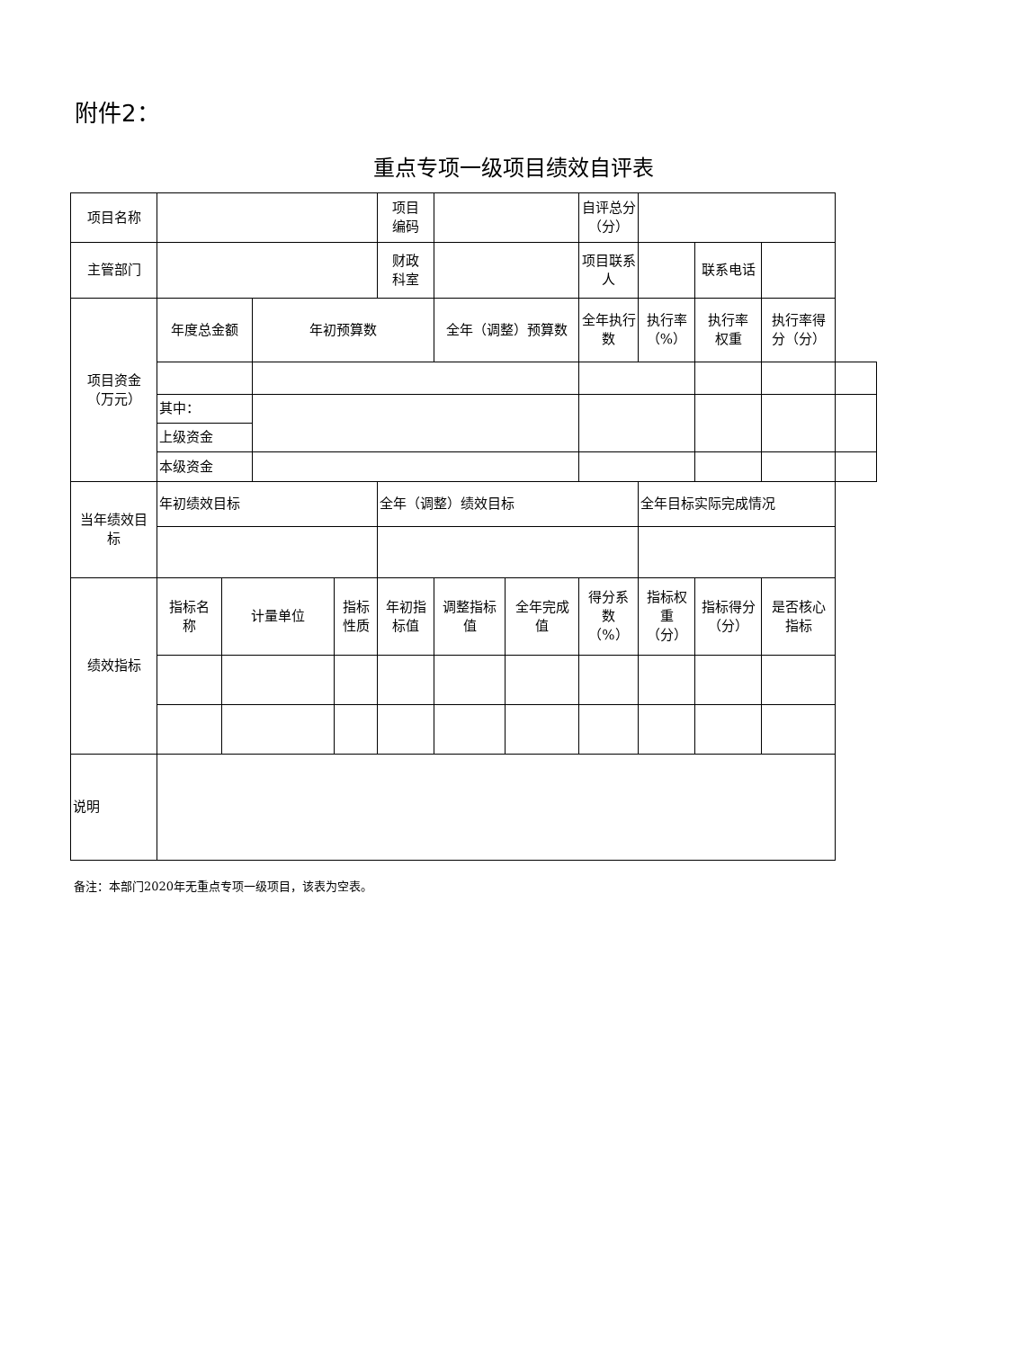附件2：
重点专项一级项目绩效自评表
| 项目名称 | | | | | 项目 编码 | | | 自评总分 （分） | | | | |
| 主管部门 | | | | | 财政 科室 | | | 项目联系 人 | | 联系电话 | | |
| 项目资金 （万元） | 年度总金额 | | 年初预算数 | | | 全年（调整）预算数 | | 全年执行数 | 执行率 （%） | 执行率 权重 | 执行率得 分（分） | |
| | 其中： | | | | | | | | | | | |
| | 上级资金 | | | | | | | | | | | |
| | 本级资金 | | | | | | | | | | | |
| 当年绩效目 标 | 年初绩效目标 | | | | 全年（调整）绩效目标 | | | | 全年目标实际完成情况 | | | |
| 绩效指标 | 指标名 称 | 计量单位 | | 指标性质 | 年初指 标值 | 调整指标 值 | 全年完成 值 | 得分系 数 （%） | 指标权 重 （分） | 指标得分 （分） | 是否核心 指标 | |
| 说明 | | | | | | | | | | | | |
备注：本部门2020年无重点专项一级项目，该表为空表。